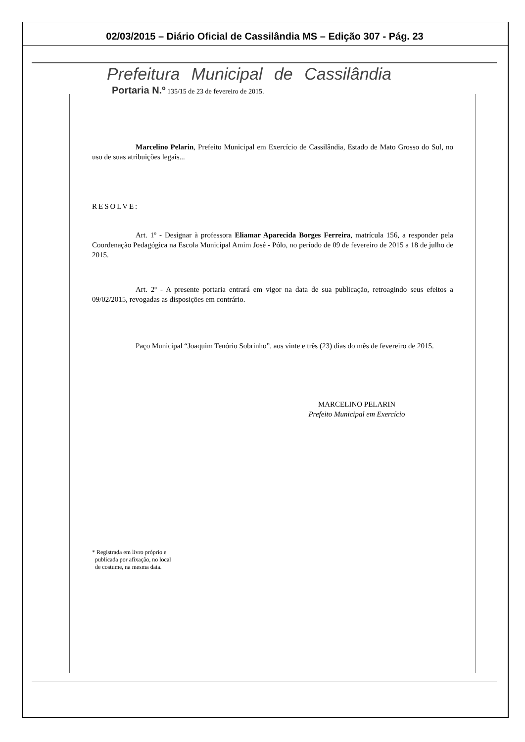02/03/2015 – Diário Oficial de Cassilândia MS – Edição 307 - Pág. 23
Prefeitura Municipal de Cassilândia
Portaria N.º 135/15 de 23 de fevereiro de 2015.
Marcelino Pelarin, Prefeito Municipal em Exercício de Cassilândia, Estado de Mato Grosso do Sul, no uso de suas atribuições legais...
RESOLVE:
Art. 1º - Designar à professora Eliamar Aparecida Borges Ferreira, matrícula 156, a responder pela Coordenação Pedagógica na Escola Municipal Amim José - Pólo, no período de 09 de fevereiro de 2015 a 18 de julho de 2015.
Art. 2º - A presente portaria entrará em vigor na data de sua publicação, retroagindo seus efeitos a 09/02/2015, revogadas as disposições em contrário.
Paço Municipal “Joaquim Tenório Sobrinho”, aos vinte e três (23) dias do mês de fevereiro de 2015.
MARCELINO PELARIN
Prefeito Municipal em Exercício
* Registrada em livro próprio e
publicada por afixação, no local
de costume, na mesma data.